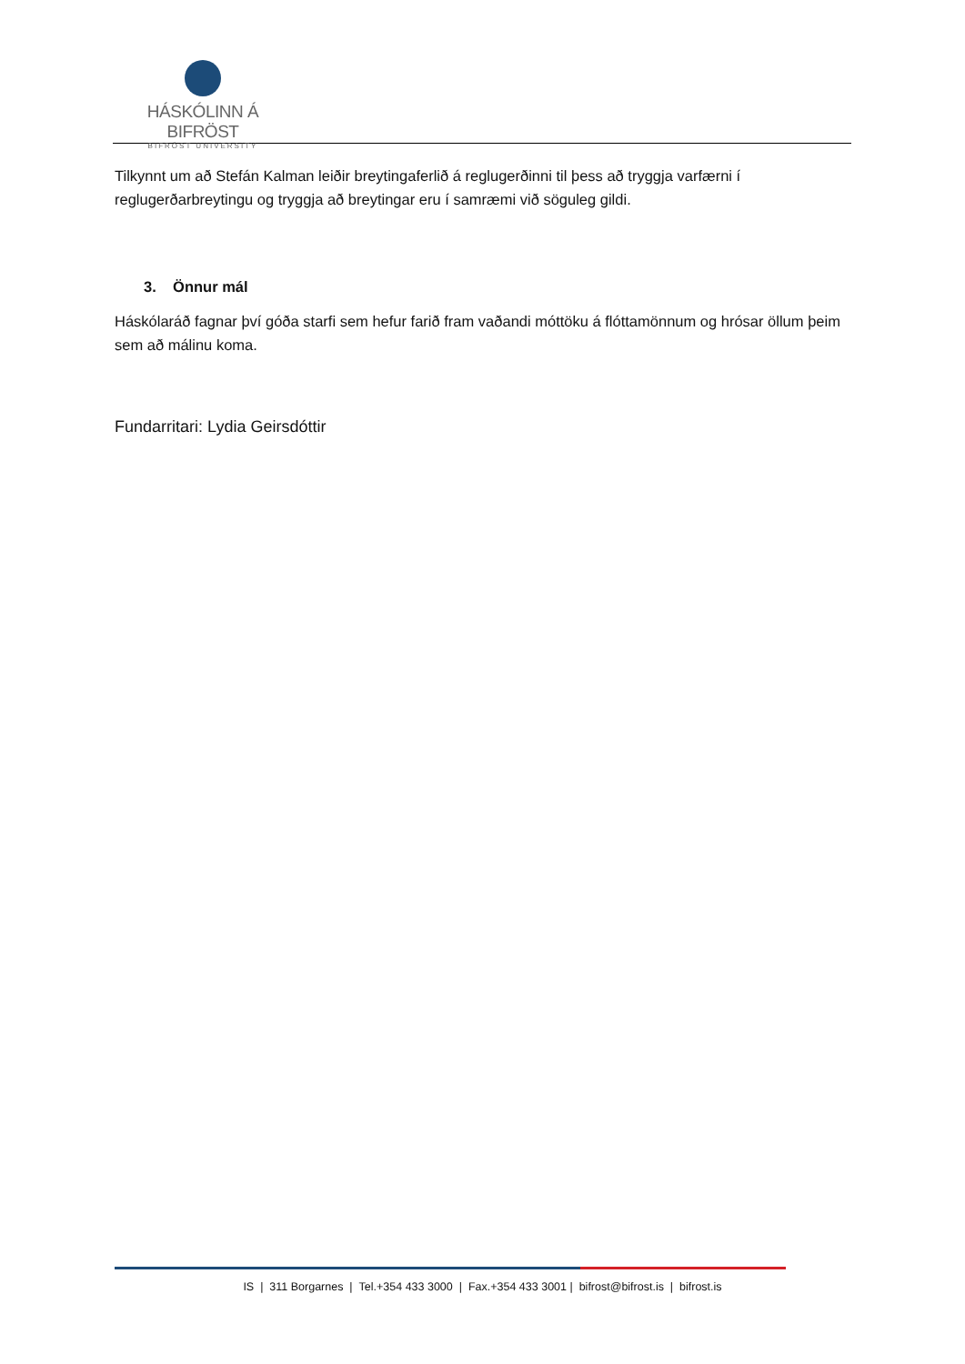HÁSKÓLINN Á BIFRÖST
BIFRÖST UNIVERSITY
Tilkynnt um að Stefán Kalman leiðir breytingaferlið á reglugerðinni til þess að tryggja varfærni í reglugerðarbreytingu og tryggja að breytingar eru í samræmi við söguleg gildi.
3. Önnur mál
Háskólaráð fagnar því góða starfi sem hefur farið fram vaðandi móttöku á flóttamönnum og hrósar öllum þeim sem að málinu koma.
Fundarritari: Lydia Geirsdóttir
IS | 311 Borgarnes | Tel.+354 433 3000 | Fax.+354 433 3001 | bifrost@bifrost.is | bifrost.is